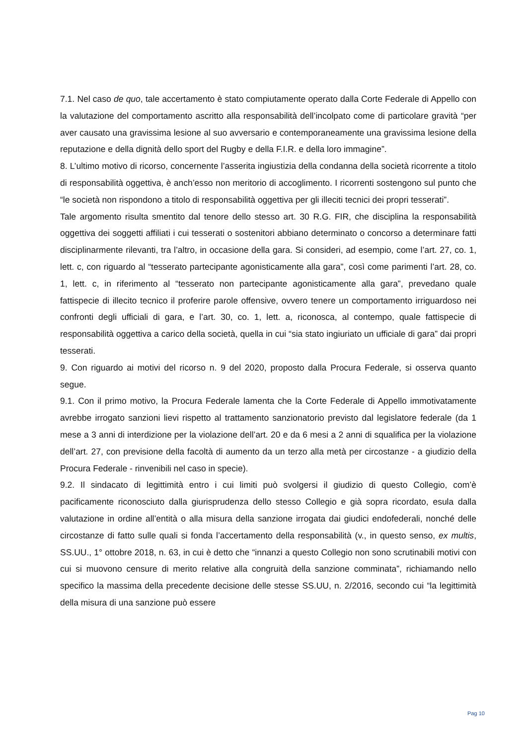7.1. Nel caso de quo, tale accertamento è stato compiutamente operato dalla Corte Federale di Appello con la valutazione del comportamento ascritto alla responsabilità dell’incolpato come di particolare gravità “per aver causato una gravissima lesione al suo avversario e contemporaneamente una gravissima lesione della reputazione e della dignità dello sport del Rugby e della F.I.R. e della loro immagine”.
8. L’ultimo motivo di ricorso, concernente l’asserita ingiustizia della condanna della società ricorrente a titolo di responsabilità oggettiva, è anch’esso non meritorio di accoglimento. I ricorrenti sostengono sul punto che “le società non rispondono a titolo di responsabilità oggettiva per gli illeciti tecnici dei propri tesserati”.
Tale argomento risulta smentito dal tenore dello stesso art. 30 R.G. FIR, che disciplina la responsabilità oggettiva dei soggetti affiliati i cui tesserati o sostenitori abbiano determinato o concorso a determinare fatti disciplinarmente rilevanti, tra l’altro, in occasione della gara. Si consideri, ad esempio, come l’art. 27, co. 1, lett. c, con riguardo al “tesserato partecipante agonisticamente alla gara”, così come parimenti l’art. 28, co. 1, lett. c, in riferimento al “tesserato non partecipante agonisticamente alla gara”, prevedano quale fattispecie di illecito tecnico il proferire parole offensive, ovvero tenere un comportamento irriguardoso nei confronti degli ufficiali di gara, e l’art. 30, co. 1, lett. a, riconosca, al contempo, quale fattispecie di responsabilità oggettiva a carico della società, quella in cui “sia stato ingiuriato un ufficiale di gara” dai propri tesserati.
9. Con riguardo ai motivi del ricorso n. 9 del 2020, proposto dalla Procura Federale, si osserva quanto segue.
9.1. Con il primo motivo, la Procura Federale lamenta che la Corte Federale di Appello immotivatamente avrebbe irrogato sanzioni lievi rispetto al trattamento sanzionatorio previsto dal legislatore federale (da 1 mese a 3 anni di interdizione per la violazione dell’art. 20 e da 6 mesi a 2 anni di squalifica per la violazione dell’art. 27, con previsione della facoltà di aumento da un terzo alla metà per circostanze - a giudizio della Procura Federale - rinvenibili nel caso in specie).
9.2. Il sindacato di legittimità entro i cui limiti può svolgersi il giudizio di questo Collegio, com’è pacificamente riconosciuto dalla giurisprudenza dello stesso Collegio e già sopra ricordato, esula dalla valutazione in ordine all’entità o alla misura della sanzione irrogata dai giudici endofederali, nonché delle circostanze di fatto sulle quali si fonda l’accertamento della responsabilità (v., in questo senso, ex multis, SS.UU., 1° ottobre 2018, n. 63, in cui è detto che “innanzi a questo Collegio non sono scrutinabili motivi con cui si muovono censure di merito relative alla congruità della sanzione comminata”, richiamando nello specifico la massima della precedente decisione delle stesse SS.UU, n. 2/2016, secondo cui “la legittimità della misura di una sanzione può essere
Pag 10